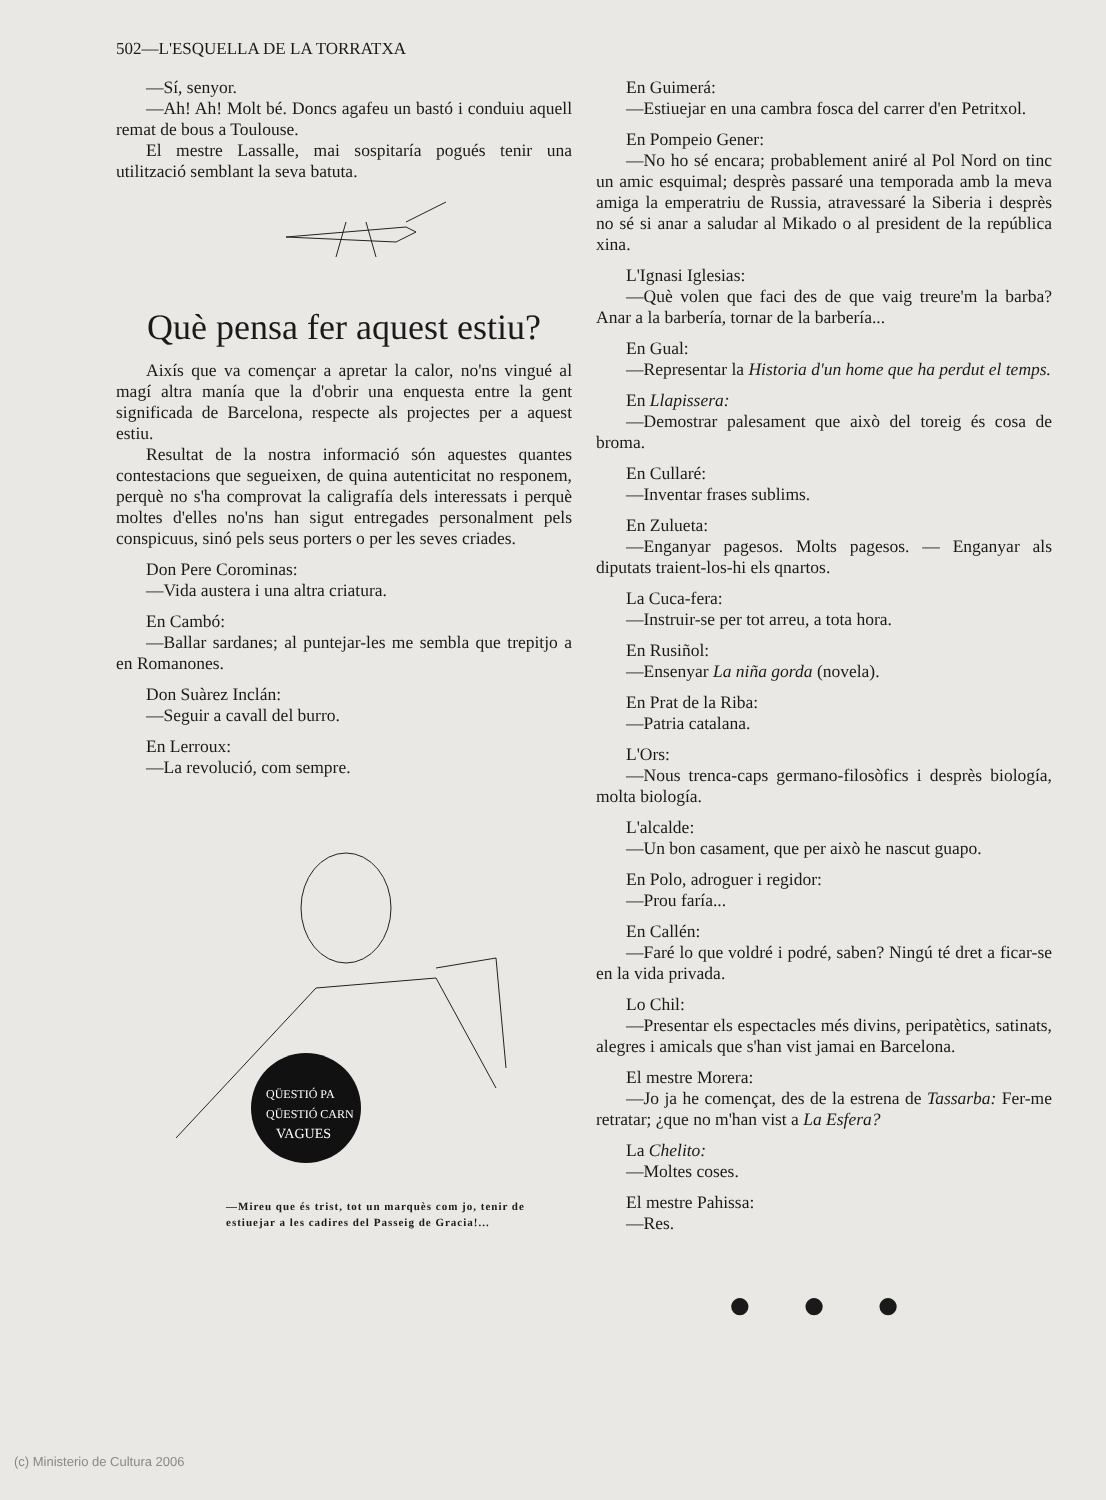502—L'ESQUELLA DE LA TORRATXA
—Sí, senyor.
—Ah! Ah! Molt bé. Doncs agafeu un bastó i conduiu aquell remat de bous a Toulouse.
El mestre Lassalle, mai sospitaría pogués tenir una utilització semblant la seva batuta.
Què pensa fer aquest estiu?
Aixís que va començar a apretar la calor, no'ns vingué al magí altra manía que la d'obrir una enquesta entre la gent significada de Barcelona, respecte als projectes per a aquest estiu.
Resultat de la nostra informació són aquestes quantes contestacions que segueixen, de quina autenticitat no responem, perquè no s'ha comprovat la caligrafía dels interessats i perquè moltes d'elles no'ns han sigut entregades personalment pels conspicuus, sinó pels seus porters o per les seves criades.
Don Pere Corominas:
—Vida austera i una altra criatura.
En Cambó:
—Ballar sardanes; al puntejar-les me sembla que trepitjo a en Romanones.
Don Suàrez Inclán:
—Seguir a cavall del burro.
En Lerroux:
—La revolució, com sempre.
QÜESTIÓ PA
QÜESTIÓ CARN
VAGUES
—Mireu que és trist, tot un marquès com jo, tenir de estiuejar a les cadires del Passeig de Gracia!...
En Guimerá:
—Estiuejar en una cambra fosca del carrer d'en Petritxol.
En Pompeio Gener:
—No ho sé encara; probablement aniré al Pol Nord on tinc un amic esquimal; desprès passaré una temporada amb la meva amiga la emperatriu de Russia, atravessaré la Siberia i desprès no sé si anar a saludar al Mikado o al president de la república xina.
L'Ignasi Iglesias:
—Què volen que faci des de que vaig treure'm la barba? Anar a la barbería, tornar de la barbería...
En Gual:
—Representar la Historia d'un home que ha perdut el temps.
En Llapissera:
—Demostrar palesament que això del toreig és cosa de broma.
En Cullaré:
—Inventar frases sublims.
En Zulueta:
—Enganyar pagesos. Molts pagesos. — Enganyar als diputats traient-los-hi els qnartos.
La Cuca-fera:
—Instruir-se per tot arreu, a tota hora.
En Rusiñol:
—Ensenyar La niña gorda (novela).
En Prat de la Riba:
—Patria catalana.
L'Ors:
—Nous trenca-caps germano-filosòfics i desprès biología, molta biología.
L'alcalde:
—Un bon casament, que per això he nascut guapo.
En Polo, adroguer i regidor:
—Prou faría...
En Callén:
—Faré lo que voldré i podré, saben? Ningú té dret a ficar-se en la vida privada.
Lo Chil:
—Presentar els espectacles més divins, peripatètics, satinats, alegres i amicals que s'han vist jamai en Barcelona.
El mestre Morera:
—Jo ja he començat, des de la estrena de Tassarba: Fer-me retratar; ¿que no m'han vist a La Esfera?
La Chelito:
—Moltes coses.
El mestre Pahissa:
—Res.
● ● ●
(c) Ministerio de Cultura 2006